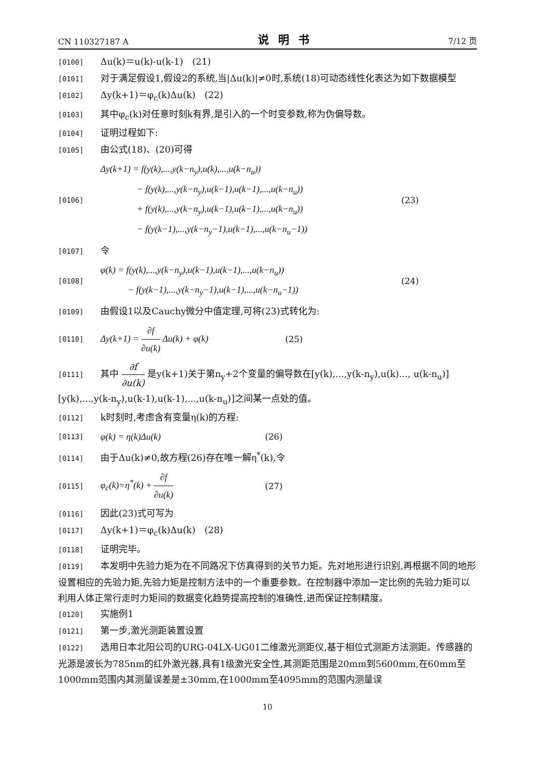CN 110327187 A 说明书 7/12 页
[0100] Δu(k)＝u(k)-u(k-1)　(21)
[0101] 对于满足假设1,假设2的系统,当|Δu(k)|≠0时,系统(18)可动态线性化表达为如下数据模型
[0102] Δy(k+1)＝φ<sub>c</sub>(k)Δu(k)　(22)
[0103] 其中φ<sub>c</sub>(k)对任意时刻k有界,是引入的一个时变参数,称为伪偏导数。
[0104] 证明过程如下:
[0105] 由公式(18)、(20)可得
[0106]
Δy(k+1) = f(y(k),...,y(k−n<sub>y</sub>),u(k),...,u(k−n<sub>u</sub>))
    − f(y(k),...,y(k−n<sub>y</sub>),u(k−1),u(k−1),...,u(k−n<sub>u</sub>))
    + f(y(k),...,y(k−n<sub>y</sub>),u(k−1),u(k−1),...,u(k−n<sub>u</sub>))
    − f(y(k−1),...,y(k−n<sub>y</sub>−1),u(k−1),...,u(k−n<sub>u</sub>−1))
(23)
[0107] 令
[0108]
φ(k) = f(y(k),...,y(k−n<sub>y</sub>),u(k−1),u(k−1),...,u(k−n<sub>u</sub>))
   − f(y(k−1),...,y(k−n<sub>y</sub>−1),u(k−1),...,u(k−n<sub>u</sub>−1))
(24)
[0109] 由假设1以及Cauchy微分中值定理,可将(23)式转化为:
[0110]
Δy(k+1) = ∂f ∂u(k) Δu(k) + φ(k)
(25)
[0111] 其中 ∂f ∂u(k) 是y(k+1)关于第n<sub>y</sub>+2个变量的偏导数在[y(k),...,y(k-n<sub>y</sub>),u(k)..., u(k-n<sub>u</sub>)][y(k),...,y(k-n<sub>y</sub>),u(k-1),u(k-1),...,u(k-n<sub>u</sub>)]之间某一点处的值。
[0112] k时刻时,考虑含有变量η(k)的方程:
[0113]
φ(k) = η(k)Δu(k)
(26)
[0114] 由于Δu(k)≠0,故方程(26)存在唯一解η<sup>*</sup>(k),令
[0115]
φ<sub>c</sub>(k)=η<sup>*</sup>(k) + ∂f ∂u(k)
(27)
[0116] 因此(23)式可写为
[0117] Δy(k+1)＝φ<sub>c</sub>(k)Δu(k)　(28)
[0118] 证明完毕。
[0119] 本发明中先验力矩为在不同路况下仿真得到的关节力矩。先对地形进行识别,再根据不同的地形设置相应的先验力矩,先验力矩是控制方法中的一个重要参数。在控制器中添加一定比例的先验力矩可以利用人体正常行走时力矩间的数据变化趋势提高控制的准确性,进而保证控制精度。
[0120] 实施例1
[0121] 第一步,激光测距装置设置
[0122] 选用日本北阳公司的URG-04LX-UG01二维激光测距仪,基于相位式测距方法测距。传感器的光源是波长为785nm的红外激光器,具有1级激光安全性,其测距范围是20mm到5600mm,在60mm至1000mm范围内其测量误差是±30mm,在1000mm至4095mm的范围内测量误
10